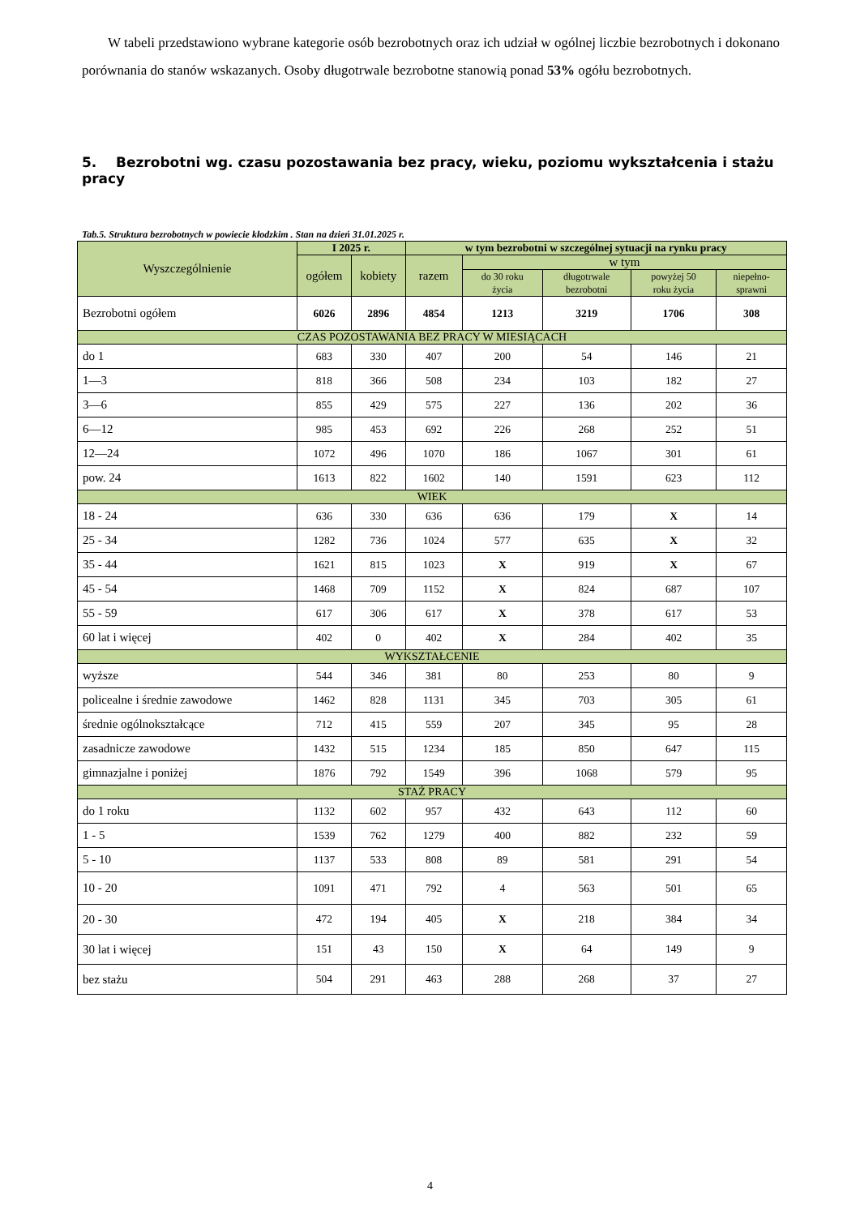W tabeli przedstawiono wybrane kategorie osób bezrobotnych oraz ich udział w ogólnej liczbie bezrobotnych i dokonano porównania do stanów wskazanych. Osoby długotrwale bezrobotne stanowią ponad 53% ogółu bezrobotnych.
5. Bezrobotni wg. czasu pozostawania bez pracy, wieku, poziomu wykształcenia i stażu pracy
Tab.5. Struktura bezrobotnych w powiecie kłodzkim . Stan na dzień 31.01.2025 r.
| Wyszczególnienie | I 2025 r. | | w tym bezrobotni w szczególnej sytuacji na rynku pracy | | | | |
| --- | --- | --- | --- | --- | --- | --- | --- |
| | ogółem | kobiety | razem | w tym | | | |
| | | | | do 30 roku życia | długotrwale bezrobotni | powyżej 50 roku życia | niepełno- sprawni |
| Bezrobotni ogółem | 6026 | 2896 | 4854 | 1213 | 3219 | 1706 | 308 |
| CZAS POZOSTAWANIA BEZ PRACY W MIESIĄCACH | | | | | | | |
| do 1 | 683 | 330 | 407 | 200 | 54 | 146 | 21 |
| 1—3 | 818 | 366 | 508 | 234 | 103 | 182 | 27 |
| 3—6 | 855 | 429 | 575 | 227 | 136 | 202 | 36 |
| 6—12 | 985 | 453 | 692 | 226 | 268 | 252 | 51 |
| 12—24 | 1072 | 496 | 1070 | 186 | 1067 | 301 | 61 |
| pow. 24 | 1613 | 822 | 1602 | 140 | 1591 | 623 | 112 |
| WIEK | | | | | | | |
| 18 - 24 | 636 | 330 | 636 | 636 | 179 | X | 14 |
| 25 - 34 | 1282 | 736 | 1024 | 577 | 635 | X | 32 |
| 35 - 44 | 1621 | 815 | 1023 | X | 919 | X | 67 |
| 45 - 54 | 1468 | 709 | 1152 | X | 824 | 687 | 107 |
| 55 - 59 | 617 | 306 | 617 | X | 378 | 617 | 53 |
| 60 lat i więcej | 402 | 0 | 402 | X | 284 | 402 | 35 |
| WYKSZTAŁCENIE | | | | | | | |
| wyższe | 544 | 346 | 381 | 80 | 253 | 80 | 9 |
| policealne i średnie zawodowe | 1462 | 828 | 1131 | 345 | 703 | 305 | 61 |
| średnie ogólnokształcące | 712 | 415 | 559 | 207 | 345 | 95 | 28 |
| zasadnicze zawodowe | 1432 | 515 | 1234 | 185 | 850 | 647 | 115 |
| gimnazjalne i poniżej | 1876 | 792 | 1549 | 396 | 1068 | 579 | 95 |
| STAŻ PRACY | | | | | | | |
| do 1 roku | 1132 | 602 | 957 | 432 | 643 | 112 | 60 |
| 1 - 5 | 1539 | 762 | 1279 | 400 | 882 | 232 | 59 |
| 5 - 10 | 1137 | 533 | 808 | 89 | 581 | 291 | 54 |
| 10 - 20 | 1091 | 471 | 792 | 4 | 563 | 501 | 65 |
| 20 - 30 | 472 | 194 | 405 | X | 218 | 384 | 34 |
| 30 lat i więcej | 151 | 43 | 150 | X | 64 | 149 | 9 |
| bez stażu | 504 | 291 | 463 | 288 | 268 | 37 | 27 |
4